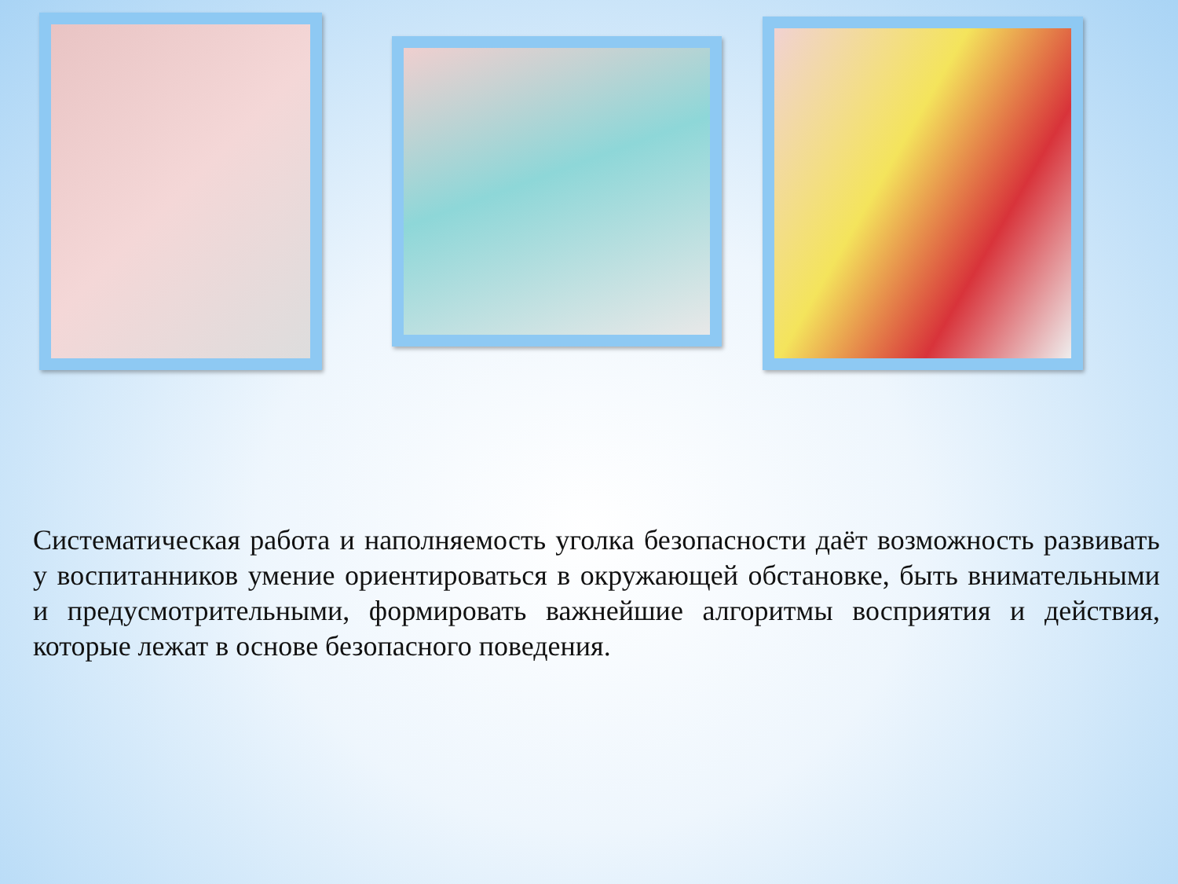Систематическая работа и наполняемость уголка безопасности даёт возможность развивать у воспитанников умение ориентироваться в окружающей обстановке, быть внимательными и предусмотрительными, формировать важнейшие алгоритмы восприятия и действия, которые лежат в основе безопасного поведения.